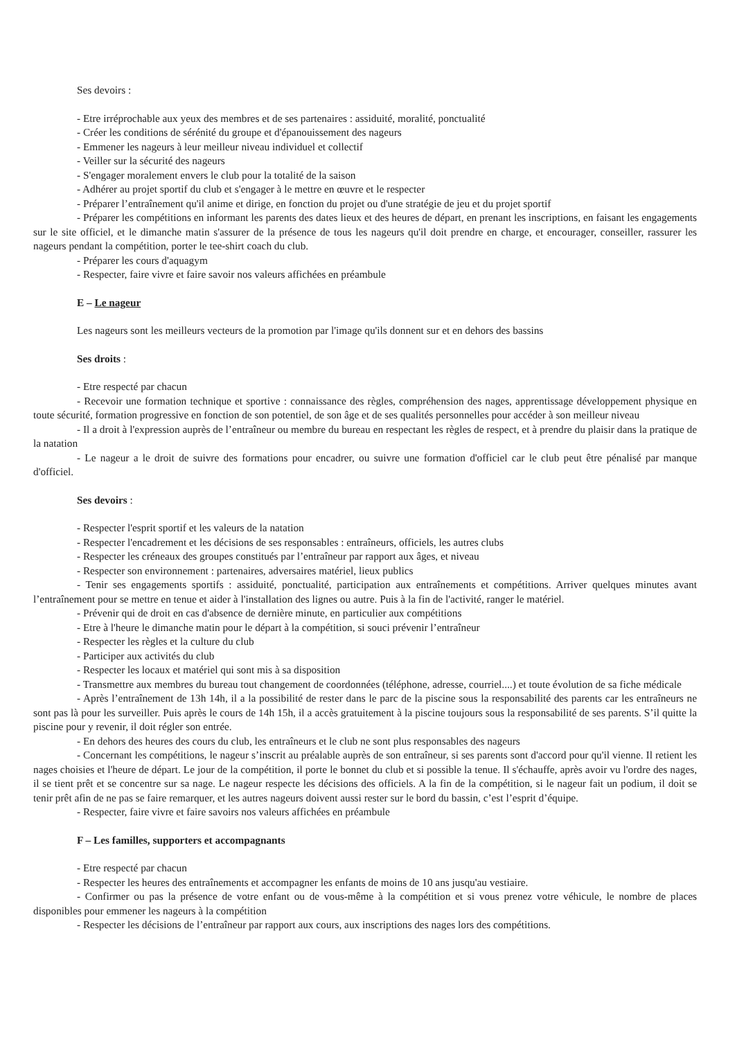Ses devoirs :
- Etre irréprochable aux yeux des membres et de ses partenaires : assiduité, moralité, ponctualité
- Créer les conditions de sérénité du groupe et d'épanouissement des nageurs
- Emmener les nageurs à leur meilleur niveau individuel et collectif
- Veiller sur la sécurité des nageurs
- S'engager moralement envers le club pour la totalité de la saison
- Adhérer au projet sportif du club et s'engager à le mettre en œuvre et le respecter
- Préparer l’entraînement qu'il anime et dirige, en fonction du projet ou d'une stratégie de jeu et du projet sportif
- Préparer les compétitions en informant les parents des dates lieux et des heures de départ, en prenant les inscriptions, en faisant les engagements sur le site officiel, et le dimanche matin s'assurer de la présence de tous les nageurs qu'il doit prendre en charge, et encourager, conseiller, rassurer les nageurs pendant la compétition, porter le tee-shirt coach du club.
- Préparer les cours d'aquagym
- Respecter, faire vivre et faire savoir nos valeurs affichées en préambule
E – Le nageur
Les nageurs sont les meilleurs vecteurs de la promotion par l'image qu'ils donnent sur et en dehors des bassins
Ses droits :
- Etre respecté par chacun
- Recevoir une formation technique et sportive : connaissance des règles, compréhension des nages, apprentissage développement physique en toute sécurité, formation progressive en fonction de son potentiel, de son âge et de ses qualités personnelles pour accéder à son meilleur niveau
- Il a droit à l'expression auprès de l’entraîneur ou membre du bureau en respectant les règles de respect, et à prendre du plaisir dans la pratique de la natation
- Le nageur a le droit de suivre des formations pour encadrer, ou suivre une formation d'officiel car le club peut être pénalisé par manque d'officiel.
Ses devoirs :
- Respecter l'esprit sportif et les valeurs de la natation
- Respecter l'encadrement et les décisions de ses responsables : entraîneurs, officiels, les autres clubs
- Respecter les créneaux des groupes constitués par l’entraîneur par rapport aux âges, et niveau
- Respecter son environnement : partenaires, adversaires matériel, lieux publics
- Tenir ses engagements sportifs : assiduité, ponctualité, participation aux entraînements et compétitions. Arriver quelques minutes avant l’entraînement pour se mettre en tenue et aider à l'installation des lignes ou autre. Puis à la fin de l'activité, ranger le matériel.
- Prévenir qui de droit en cas d'absence de dernière minute, en particulier aux compétitions
- Etre à l'heure le dimanche matin pour le départ à la compétition, si souci prévenir l’entraîneur
- Respecter les règles et la culture du club
- Participer aux activités du club
- Respecter les locaux et matériel qui sont mis à sa disposition
- Transmettre aux membres du bureau tout changement de coordonnées (téléphone, adresse, courriel....) et toute évolution de sa fiche médicale
- Après l’entraînement de 13h 14h, il a la possibilité de rester dans le parc de la piscine sous la responsabilité des parents car les entraîneurs ne sont pas là pour les surveiller. Puis après le cours de 14h 15h, il a accès gratuitement à la piscine toujours sous la responsabilité de ses parents. S’il quitte la piscine pour y revenir, il doit régler son entrée.
- En dehors des heures des cours du club, les entraîneurs et le club ne sont plus responsables des nageurs
- Concernant les compétitions, le nageur s’inscrit au préalable auprès de son entraîneur, si ses parents sont d'accord pour qu'il vienne. Il retient les nages choisies et l'heure de départ. Le jour de la compétition, il porte le bonnet du club et si possible la tenue. Il s'échauffe, après avoir vu l'ordre des nages, il se tient prêt et se concentre sur sa nage. Le nageur respecte les décisions des officiels. A la fin de la compétition, si le nageur fait un podium, il doit se tenir prêt afin de ne pas se faire remarquer, et les autres nageurs doivent aussi rester sur le bord du bassin, c’est l’esprit d’équipe.
- Respecter, faire vivre et faire savoirs nos valeurs affichées en préambule
F – Les familles, supporters et accompagnants
- Etre respecté par chacun
- Respecter les heures des entraînements et accompagner les enfants de moins de 10 ans jusqu'au vestiaire.
- Confirmer ou pas la présence de votre enfant ou de vous-même à la compétition et si vous prenez votre véhicule, le nombre de places disponibles pour emmener les nageurs à la compétition
- Respecter les décisions de l’entraîneur par rapport aux cours, aux inscriptions des nages lors des compétitions.